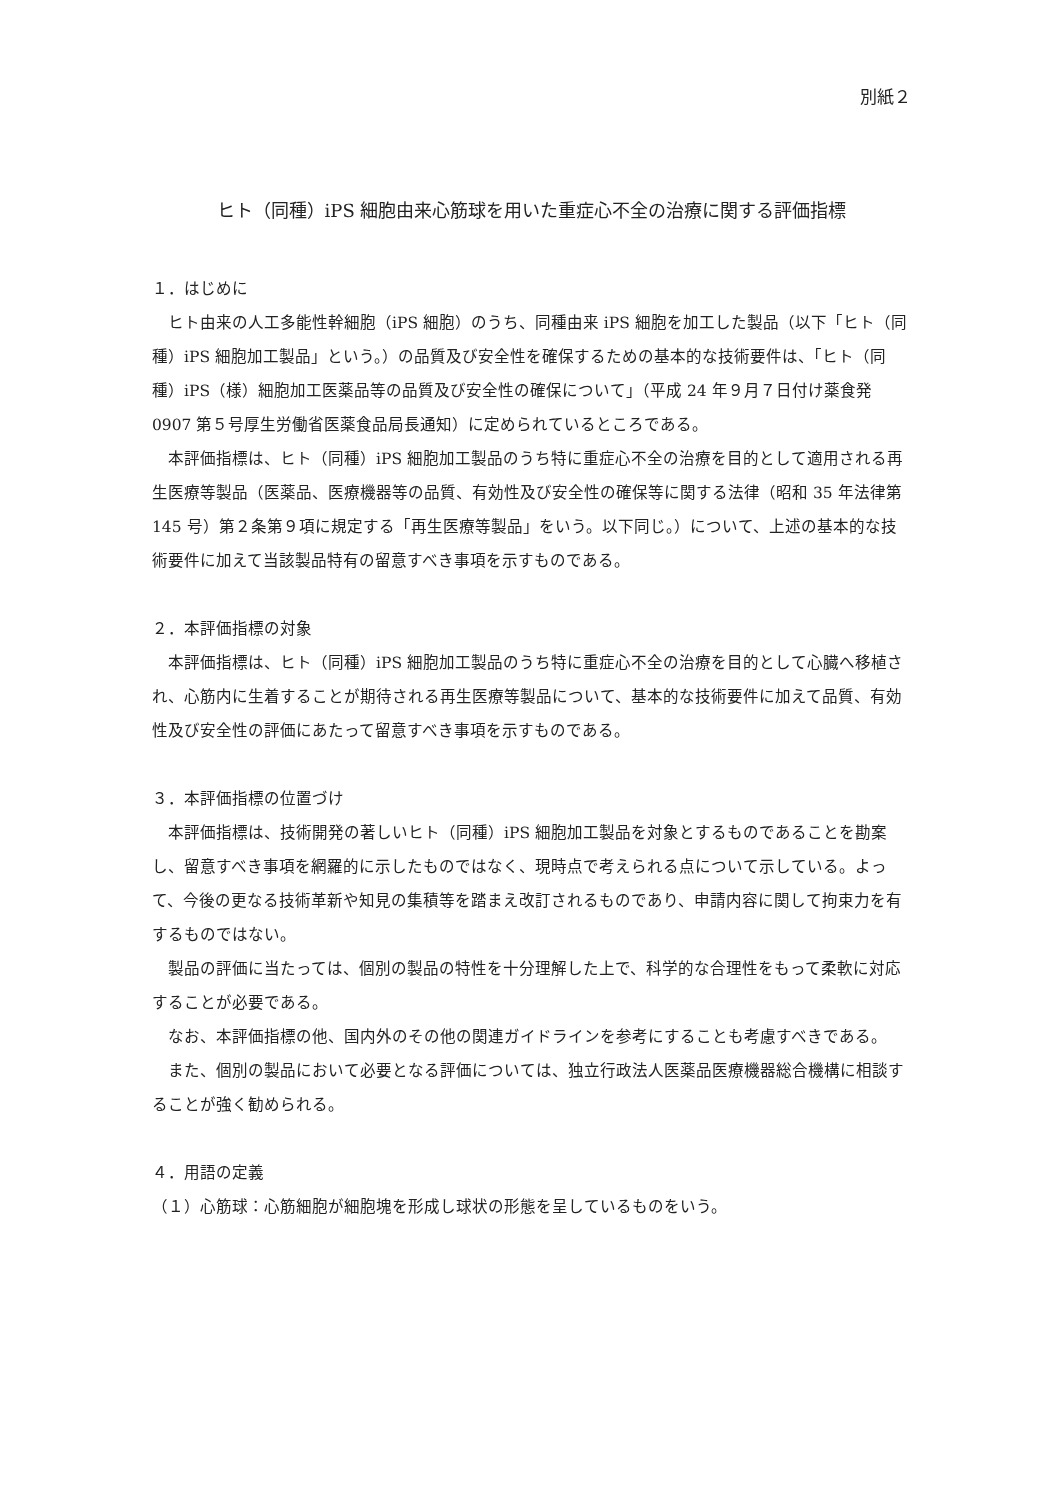別紙２
ヒト（同種）iPS 細胞由来心筋球を用いた重症心不全の治療に関する評価指標
１．はじめに
　ヒト由来の人工多能性幹細胞（iPS 細胞）のうち、同種由来 iPS 細胞を加工した製品（以下「ヒト（同種）iPS 細胞加工製品」という。）の品質及び安全性を確保するための基本的な技術要件は、「ヒト（同種）iPS（様）細胞加工医薬品等の品質及び安全性の確保について」（平成 24 年９月７日付け薬食発 0907 第５号厚生労働省医薬食品局長通知）に定められているところである。
　本評価指標は、ヒト（同種）iPS 細胞加工製品のうち特に重症心不全の治療を目的として適用される再生医療等製品（医薬品、医療機器等の品質、有効性及び安全性の確保等に関する法律（昭和 35 年法律第 145 号）第２条第９項に規定する「再生医療等製品」をいう。以下同じ。）について、上述の基本的な技術要件に加えて当該製品特有の留意すべき事項を示すものである。
２．本評価指標の対象
　本評価指標は、ヒト（同種）iPS 細胞加工製品のうち特に重症心不全の治療を目的として心臓へ移植され、心筋内に生着することが期待される再生医療等製品について、基本的な技術要件に加えて品質、有効性及び安全性の評価にあたって留意すべき事項を示すものである。
３．本評価指標の位置づけ
　本評価指標は、技術開発の著しいヒト（同種）iPS 細胞加工製品を対象とするものであることを勘案し、留意すべき事項を網羅的に示したものではなく、現時点で考えられる点について示している。よって、今後の更なる技術革新や知見の集積等を踏まえ改訂されるものであり、申請内容に関して拘束力を有するものではない。
　製品の評価に当たっては、個別の製品の特性を十分理解した上で、科学的な合理性をもって柔軟に対応することが必要である。
　なお、本評価指標の他、国内外のその他の関連ガイドラインを参考にすることも考慮すべきである。
　また、個別の製品において必要となる評価については、独立行政法人医薬品医療機器総合機構に相談することが強く勧められる。
４．用語の定義
（１）心筋球：心筋細胞が細胞塊を形成し球状の形態を呈しているものをいう。